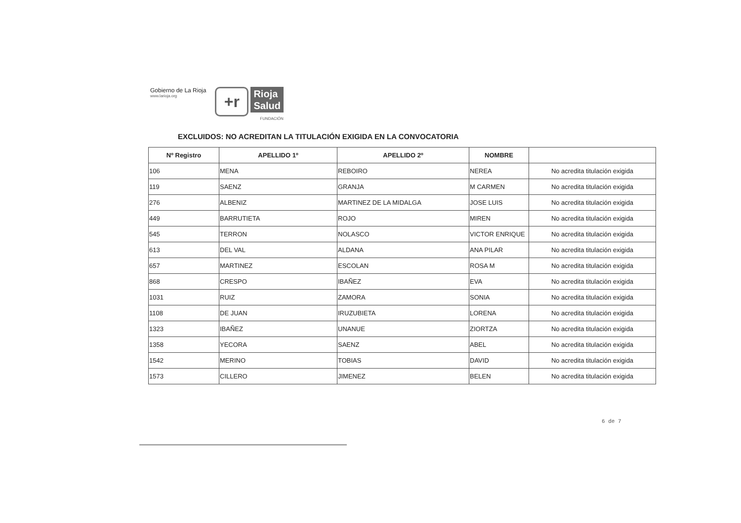Gobierno de La Rioja
www.larioja.org
+r
Rioja
Salud
FUNDACIÓN
EXCLUIDOS: NO ACREDITAN LA TITULACIÓN EXIGIDA EN LA CONVOCATORIA
| Nº Registro | APELLIDO 1º | APELLIDO 2º | NOMBRE | |
| --- | --- | --- | --- | --- |
| 106 | MENA | REBOIRO | NEREA | No acredita titulación exigida |
| 119 | SAENZ | GRANJA | M CARMEN | No acredita titulación exigida |
| 276 | ALBENIZ | MARTINEZ DE LA MIDALGA | JOSE LUIS | No acredita titulación exigida |
| 449 | BARRUTIETA | ROJO | MIREN | No acredita titulación exigida |
| 545 | TERRON | NOLASCO | VICTOR ENRIQUE | No acredita titulación exigida |
| 613 | DEL VAL | ALDANA | ANA PILAR | No acredita titulación exigida |
| 657 | MARTINEZ | ESCOLAN | ROSA M | No acredita titulación exigida |
| 868 | CRESPO | IBAÑEZ | EVA | No acredita titulación exigida |
| 1031 | RUIZ | ZAMORA | SONIA | No acredita titulación exigida |
| 1108 | DE JUAN | IRUZUBIETA | LORENA | No acredita titulación exigida |
| 1323 | IBAÑEZ | UNANUE | ZIORTZA | No acredita titulación exigida |
| 1358 | YECORA | SAENZ | ABEL | No acredita titulación exigida |
| 1542 | MERINO | TOBIAS | DAVID | No acredita titulación exigida |
| 1573 | CILLERO | JIMENEZ | BELEN | No acredita titulación exigida |
6 de 7